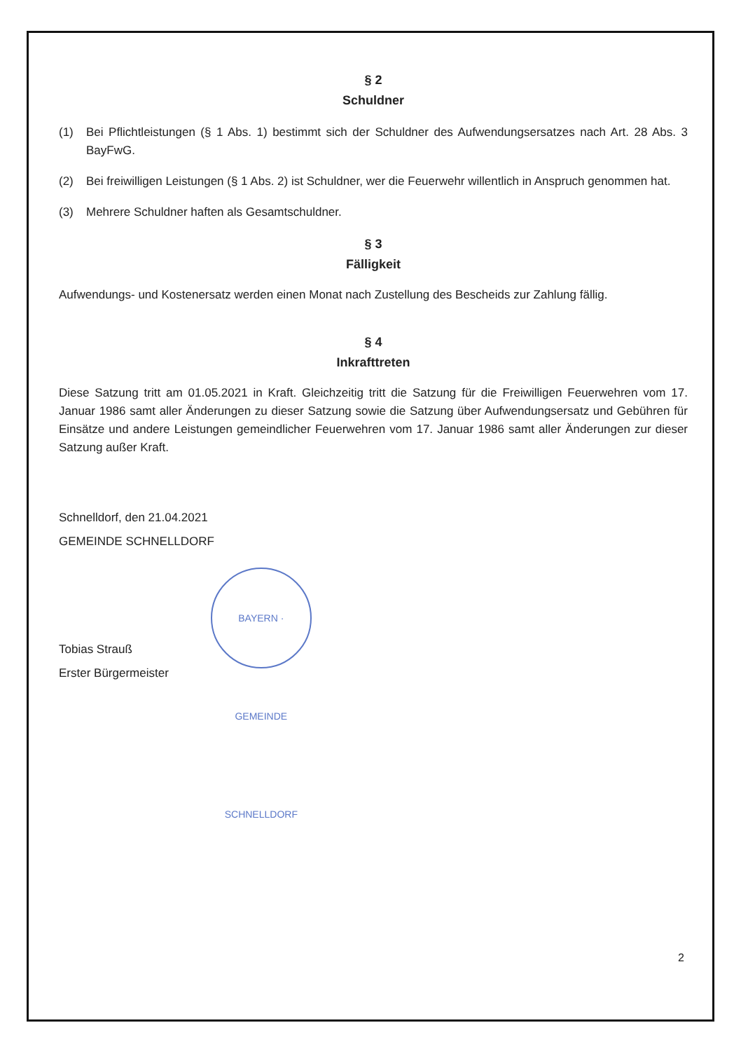§ 2
Schuldner
(1) Bei Pflichtleistungen (§ 1 Abs. 1) bestimmt sich der Schuldner des Aufwendungsersatzes nach Art. 28 Abs. 3 BayFwG.
(2) Bei freiwilligen Leistungen (§ 1 Abs. 2) ist Schuldner, wer die Feuerwehr willentlich in Anspruch genommen hat.
(3) Mehrere Schuldner haften als Gesamtschuldner.
§ 3
Fälligkeit
Aufwendungs- und Kostenersatz werden einen Monat nach Zustellung des Bescheids zur Zahlung fällig.
§ 4
Inkrafttreten
Diese Satzung tritt am 01.05.2021 in Kraft. Gleichzeitig tritt die Satzung für die Freiwilligen Feuerwehren vom 17. Januar 1986 samt aller Änderungen zu dieser Satzung sowie die Satzung über Aufwendungsersatz und Gebühren für Einsätze und andere Leistungen gemeindlicher Feuerwehren vom 17. Januar 1986 samt aller Änderungen zur dieser Satzung außer Kraft.
Schnelldorf, den 21.04.2021
GEMEINDE SCHNELLDORF
Tobias Strauß
Erster Bürgermeister
BAYERN · GEMEINDE SCHNELLDORF
2